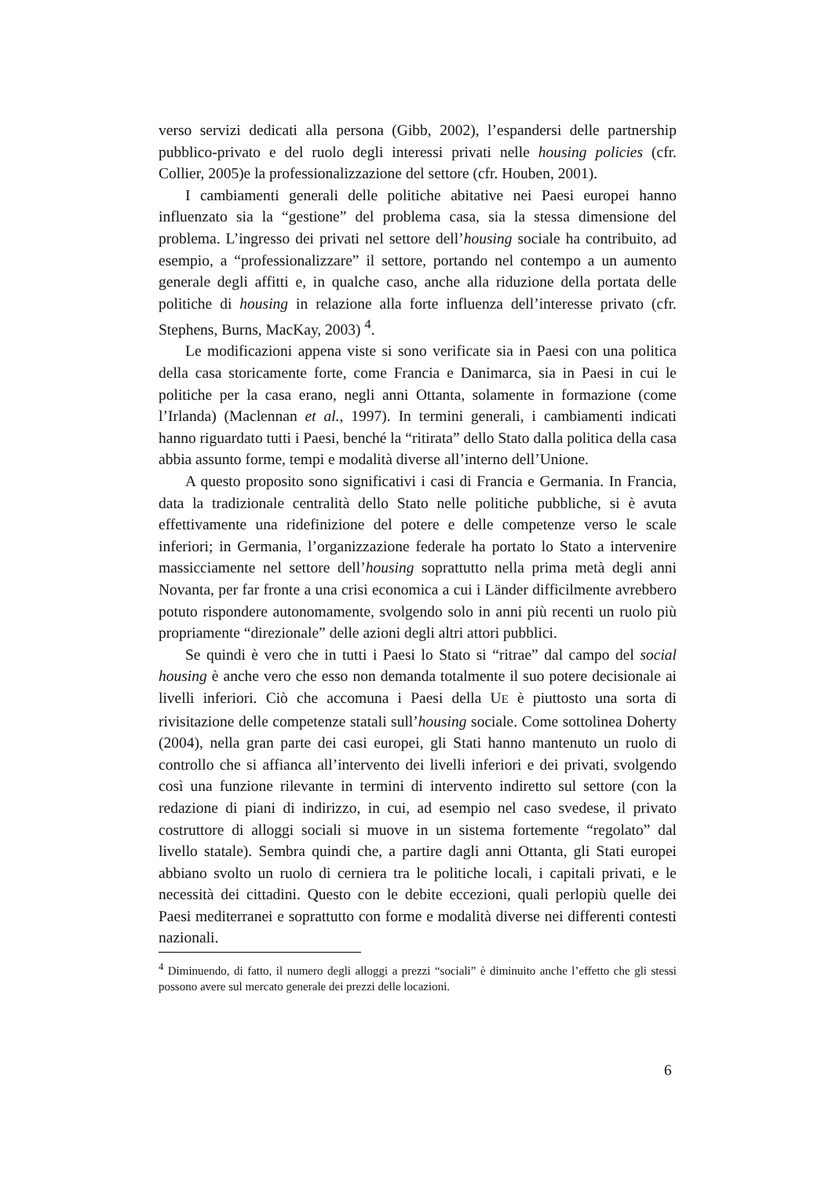verso servizi dedicati alla persona (Gibb, 2002), l’espandersi delle partnership pubblico-privato e del ruolo degli interessi privati nelle housing policies (cfr. Collier, 2005)e la professionalizzazione del settore (cfr. Houben, 2001).
I cambiamenti generali delle politiche abitative nei Paesi europei hanno influenzato sia la “gestione” del problema casa, sia la stessa dimensione del problema. L’ingresso dei privati nel settore dell’housing sociale ha contribuito, ad esempio, a “professionalizzare” il settore, portando nel contempo a un aumento generale degli affitti e, in qualche caso, anche alla riduzione della portata delle politiche di housing in relazione alla forte influenza dell’interesse privato (cfr. Stephens, Burns, MacKay, 2003) <sup>4</sup>.
Le modificazioni appena viste si sono verificate sia in Paesi con una politica della casa storicamente forte, come Francia e Danimarca, sia in Paesi in cui le politiche per la casa erano, negli anni Ottanta, solamente in formazione (come l’Irlanda) (Maclennan et al., 1997). In termini generali, i cambiamenti indicati hanno riguardato tutti i Paesi, benché la “ritirata” dello Stato dalla politica della casa abbia assunto forme, tempi e modalità diverse all’interno dell’Unione.
A questo proposito sono significativi i casi di Francia e Germania. In Francia, data la tradizionale centralità dello Stato nelle politiche pubbliche, si è avuta effettivamente una ridefinizione del potere e delle competenze verso le scale inferiori; in Germania, l’organizzazione federale ha portato lo Stato a intervenire massicciamente nel settore dell’housing soprattutto nella prima metà degli anni Novanta, per far fronte a una crisi economica a cui i Länder difficilmente avrebbero potuto rispondere autonomamente, svolgendo solo in anni più recenti un ruolo più propriamente “direzionale” delle azioni degli altri attori pubblici.
Se quindi è vero che in tutti i Paesi lo Stato si “ritrae” dal campo del social housing è anche vero che esso non demanda totalmente il suo potere decisionale ai livelli inferiori. Ciò che accomuna i Paesi della UE è piuttosto una sorta di rivisitazione delle competenze statali sull’housing sociale. Come sottolinea Doherty (2004), nella gran parte dei casi europei, gli Stati hanno mantenuto un ruolo di controllo che si affianca all’intervento dei livelli inferiori e dei privati, svolgendo così una funzione rilevante in termini di intervento indiretto sul settore (con la redazione di piani di indirizzo, in cui, ad esempio nel caso svedese, il privato costruttore di alloggi sociali si muove in un sistema fortemente “regolato” dal livello statale). Sembra quindi che, a partire dagli anni Ottanta, gli Stati europei abbiano svolto un ruolo di cerniera tra le politiche locali, i capitali privati, e le necessità dei cittadini. Questo con le debite eccezioni, quali perlopiù quelle dei Paesi mediterranei e soprattutto con forme e modalità diverse nei differenti contesti nazionali.
<sup>4</sup> Diminuendo, di fatto, il numero degli alloggi a prezzi “sociali” è diminuito anche l’effetto che gli stessi possono avere sul mercato generale dei prezzi delle locazioni.
6